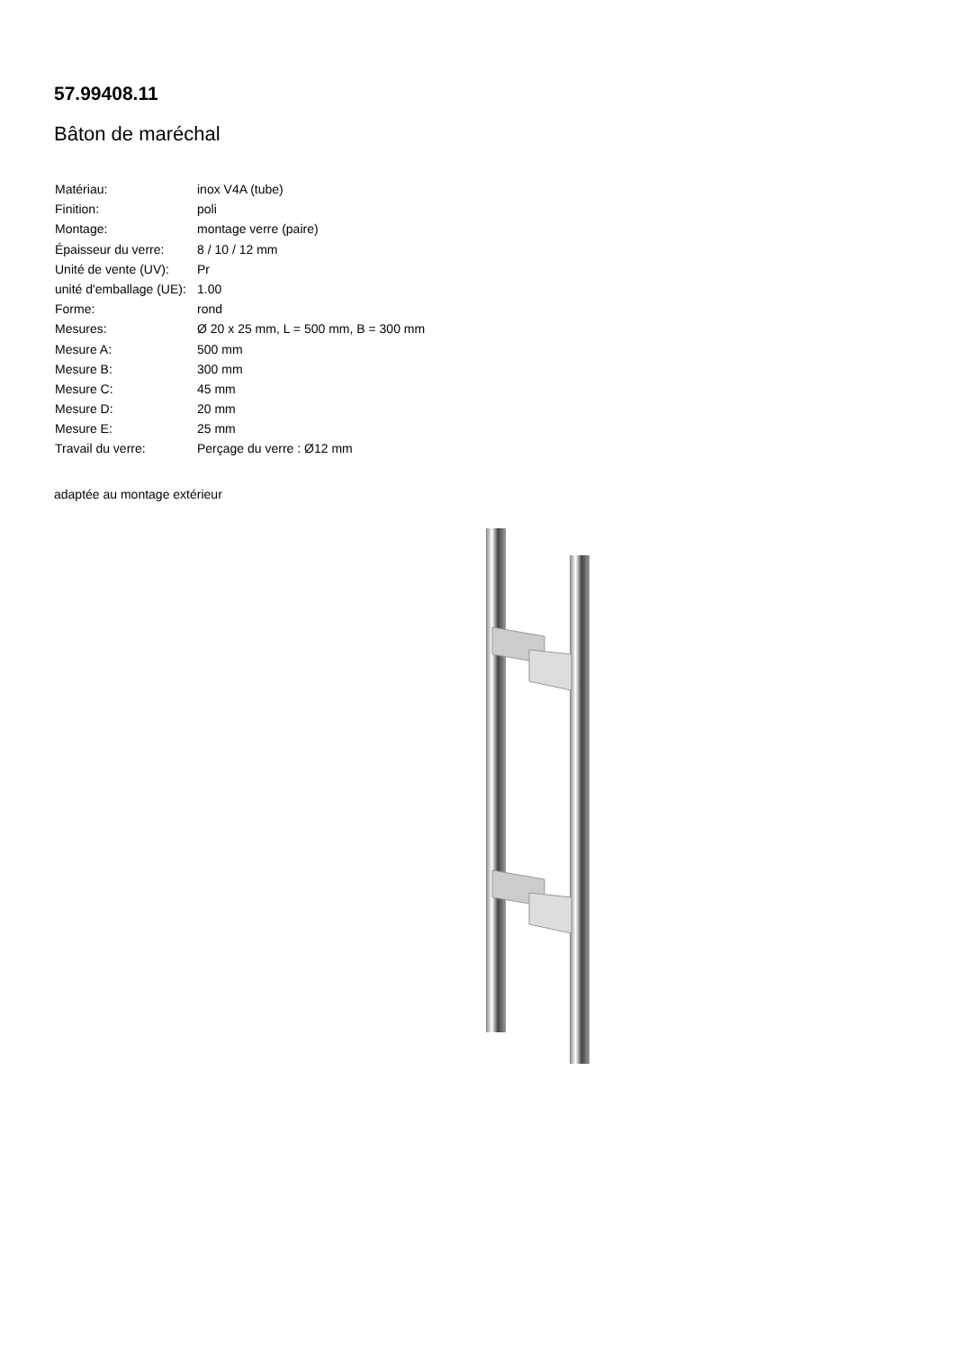57.99408.11
Bâton de maréchal
| Matériau: | inox V4A (tube) |
| Finition: | poli |
| Montage: | montage verre (paire) |
| Épaisseur du verre: | 8 / 10 / 12 mm |
| Unité de vente (UV): | Pr |
| unité d'emballage (UE): | 1.00 |
| Forme: | rond |
| Mesures: | Ø 20 x 25 mm, L = 500 mm, B = 300 mm |
| Mesure A: | 500 mm |
| Mesure B: | 300 mm |
| Mesure C: | 45 mm |
| Mesure D: | 20 mm |
| Mesure E: | 25 mm |
| Travail du verre: | Perçage du verre : Ø12 mm |
adaptée au montage extérieur